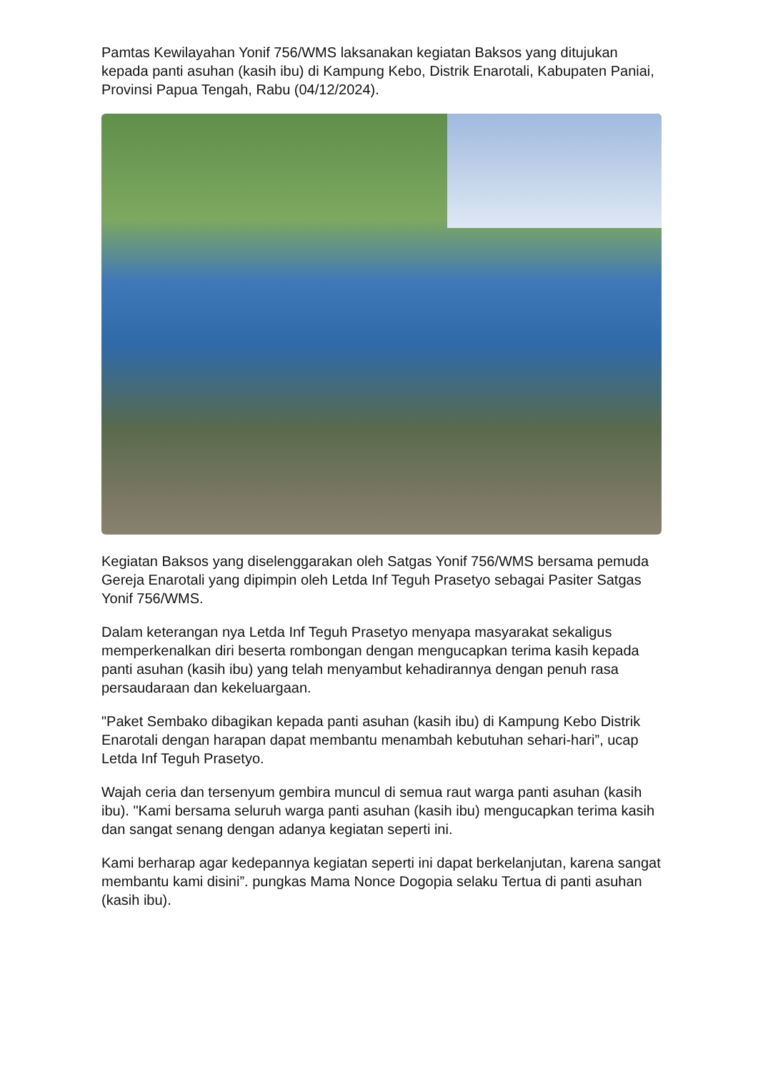Pamtas Kewilayahan Yonif 756/WMS laksanakan kegiatan Baksos yang ditujukan kepada panti asuhan (kasih ibu) di Kampung Kebo, Distrik Enarotali, Kabupaten Paniai, Provinsi Papua Tengah, Rabu (04/12/2024).
Kegiatan Baksos yang diselenggarakan oleh Satgas Yonif 756/WMS bersama pemuda Gereja Enarotali yang dipimpin oleh Letda Inf Teguh Prasetyo sebagai Pasiter Satgas Yonif 756/WMS.
Dalam keterangan nya Letda Inf Teguh Prasetyo menyapa masyarakat sekaligus memperkenalkan diri beserta rombongan dengan mengucapkan terima kasih kepada panti asuhan (kasih ibu) yang telah menyambut kehadirannya dengan penuh rasa persaudaraan dan kekeluargaan.
"Paket Sembako dibagikan kepada panti asuhan (kasih ibu) di Kampung Kebo Distrik Enarotali dengan harapan dapat membantu menambah kebutuhan sehari-hari”, ucap Letda Inf Teguh Prasetyo.
Wajah ceria dan tersenyum gembira muncul di semua raut warga panti asuhan (kasih ibu). "Kami bersama seluruh warga panti asuhan (kasih ibu) mengucapkan terima kasih dan sangat senang dengan adanya kegiatan seperti ini.
Kami berharap agar kedepannya kegiatan seperti ini dapat berkelanjutan, karena sangat membantu kami disini”. pungkas Mama Nonce Dogopia selaku Tertua di panti asuhan (kasih ibu).